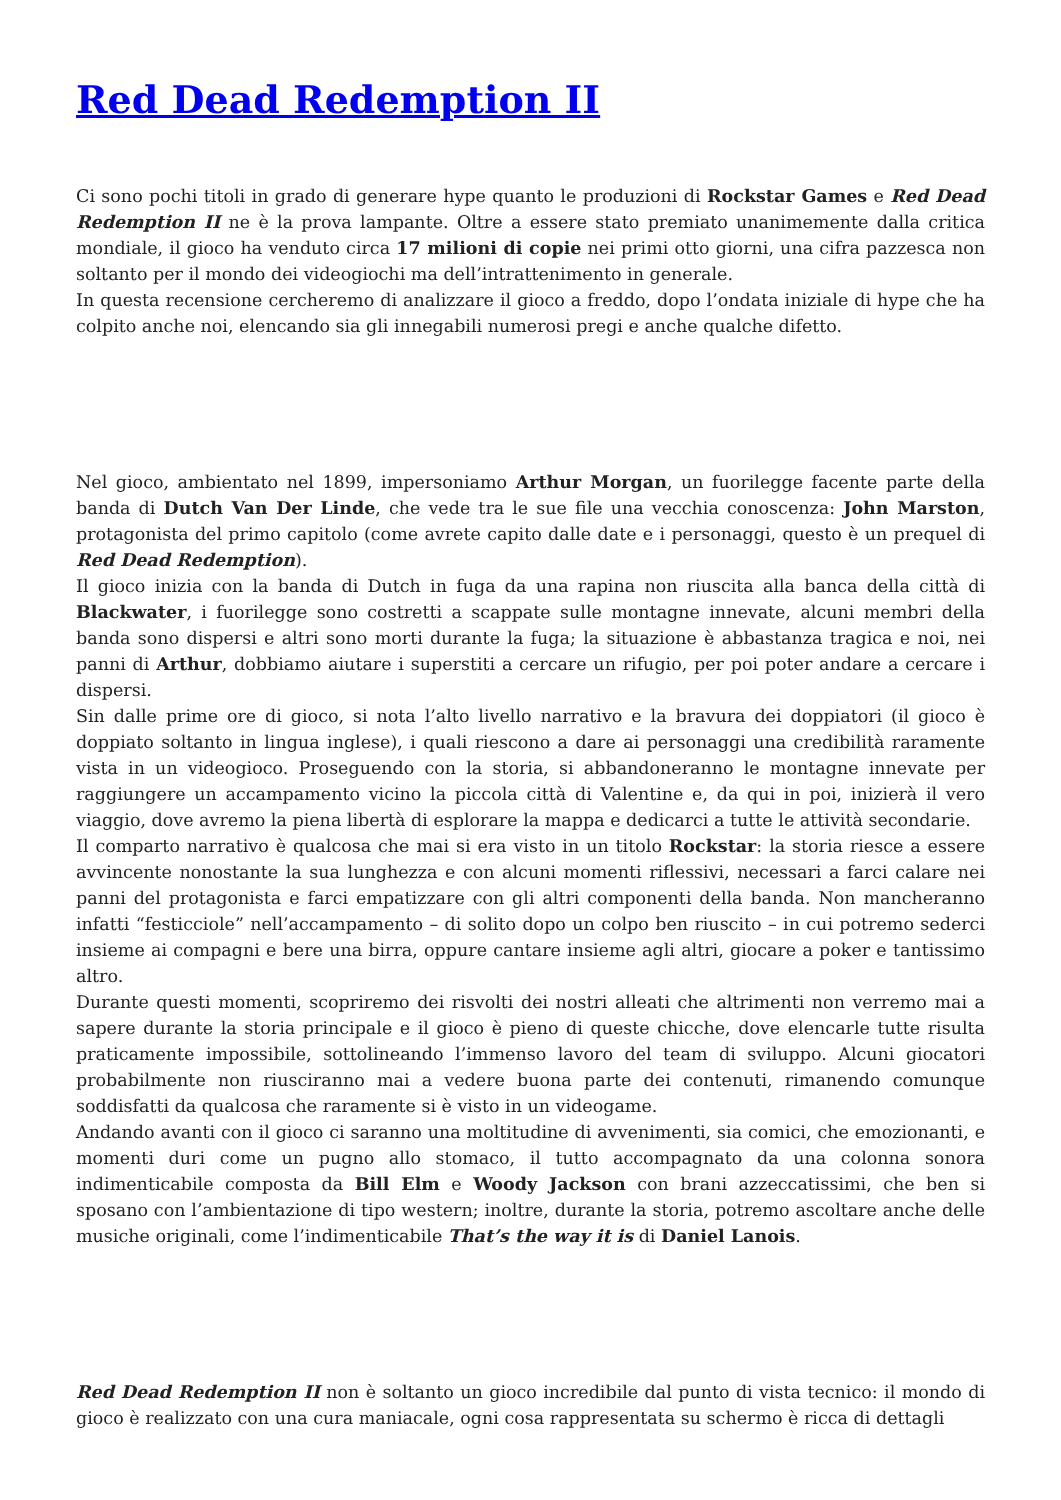Red Dead Redemption II
Ci sono pochi titoli in grado di generare hype quanto le produzioni di Rockstar Games e Red Dead Redemption II ne è la prova lampante. Oltre a essere stato premiato unanimemente dalla critica mondiale, il gioco ha venduto circa 17 milioni di copie nei primi otto giorni, una cifra pazzesca non soltanto per il mondo dei videogiochi ma dell’intrattenimento in generale.
In questa recensione cercheremo di analizzare il gioco a freddo, dopo l’ondata iniziale di hype che ha colpito anche noi, elencando sia gli innegabili numerosi pregi e anche qualche difetto.
Nel gioco, ambientato nel 1899, impersoniamo Arthur Morgan, un fuorilegge facente parte della banda di Dutch Van Der Linde, che vede tra le sue file una vecchia conoscenza: John Marston, protagonista del primo capitolo (come avrete capito dalle date e i personaggi, questo è un prequel di Red Dead Redemption).
Il gioco inizia con la banda di Dutch in fuga da una rapina non riuscita alla banca della città di Blackwater, i fuorilegge sono costretti a scappate sulle montagne innevate, alcuni membri della banda sono dispersi e altri sono morti durante la fuga; la situazione è abbastanza tragica e noi, nei panni di Arthur, dobbiamo aiutare i superstiti a cercare un rifugio, per poi poter andare a cercare i dispersi.
Sin dalle prime ore di gioco, si nota l’alto livello narrativo e la bravura dei doppiatori (il gioco è doppiato soltanto in lingua inglese), i quali riescono a dare ai personaggi una credibilità raramente vista in un videogioco. Proseguendo con la storia, si abbandoneranno le montagne innevate per raggiungere un accampamento vicino la piccola città di Valentine e, da qui in poi, inizierà il vero viaggio, dove avremo la piena libertà di esplorare la mappa e dedicarci a tutte le attività secondarie.
Il comparto narrativo è qualcosa che mai si era visto in un titolo Rockstar: la storia riesce a essere avvincente nonostante la sua lunghezza e con alcuni momenti riflessivi, necessari a farci calare nei panni del protagonista e farci empatizzare con gli altri componenti della banda. Non mancheranno infatti “festicciole” nell’accampamento – di solito dopo un colpo ben riuscito – in cui potremo sederci insieme ai compagni e bere una birra, oppure cantare insieme agli altri, giocare a poker e tantissimo altro.
Durante questi momenti, scopriremo dei risvolti dei nostri alleati che altrimenti non verremo mai a sapere durante la storia principale e il gioco è pieno di queste chicche, dove elencarle tutte risulta praticamente impossibile, sottolineando l’immenso lavoro del team di sviluppo. Alcuni giocatori probabilmente non riusciranno mai a vedere buona parte dei contenuti, rimanendo comunque soddisfatti da qualcosa che raramente si è visto in un videogame.
Andando avanti con il gioco ci saranno una moltitudine di avvenimenti, sia comici, che emozionanti, e momenti duri come un pugno allo stomaco, il tutto accompagnato da una colonna sonora indimenticabile composta da Bill Elm e Woody Jackson con brani azzeccatissimi, che ben si sposano con l’ambientazione di tipo western; inoltre, durante la storia, potremo ascoltare anche delle musiche originali, come l’indimenticabile That’s the way it is di Daniel Lanois.
Red Dead Redemption II non è soltanto un gioco incredibile dal punto di vista tecnico: il mondo di gioco è realizzato con una cura maniacale, ogni cosa rappresentata su schermo è ricca di dettagli